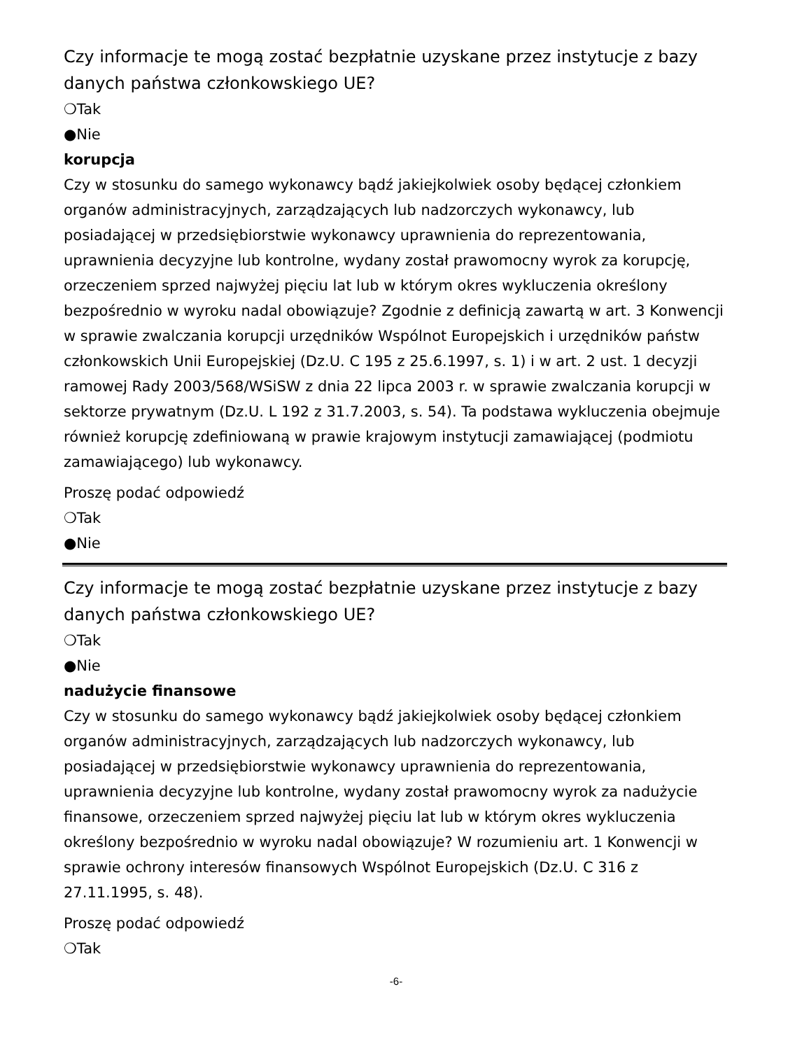Czy informacje te mogą zostać bezpłatnie uzyskane przez instytucje z bazy danych państwa członkowskiego UE?
❍Tak
●Nie
korupcja
Czy w stosunku do samego wykonawcy bądź jakiejkolwiek osoby będącej członkiem organów administracyjnych, zarządzających lub nadzorczych wykonawcy, lub posiadającej w przedsiębiorstwie wykonawcy uprawnienia do reprezentowania, uprawnienia decyzyjne lub kontrolne, wydany został prawomocny wyrok za korupcję, orzeczeniem sprzed najwyżej pięciu lat lub w którym okres wykluczenia określony bezpośrednio w wyroku nadal obowiązuje? Zgodnie z definicją zawartą w art. 3 Konwencji w sprawie zwalczania korupcji urzędników Wspólnot Europejskich i urzędników państw członkowskich Unii Europejskiej (Dz.U. C 195 z 25.6.1997, s. 1) i w art. 2 ust. 1 decyzji ramowej Rady 2003/568/WSiSW z dnia 22 lipca 2003 r. w sprawie zwalczania korupcji w sektorze prywatnym (Dz.U. L 192 z 31.7.2003, s. 54). Ta podstawa wykluczenia obejmuje również korupcję zdefiniowaną w prawie krajowym instytucji zamawiającej (podmiotu zamawiającego) lub wykonawcy.
Proszę podać odpowiedź
❍Tak
●Nie
Czy informacje te mogą zostać bezpłatnie uzyskane przez instytucje z bazy danych państwa członkowskiego UE?
❍Tak
●Nie
nadużycie finansowe
Czy w stosunku do samego wykonawcy bądź jakiejkolwiek osoby będącej członkiem organów administracyjnych, zarządzających lub nadzorczych wykonawcy, lub posiadającej w przedsiębiorstwie wykonawcy uprawnienia do reprezentowania, uprawnienia decyzyjne lub kontrolne, wydany został prawomocny wyrok za nadużycie finansowe, orzeczeniem sprzed najwyżej pięciu lat lub w którym okres wykluczenia określony bezpośrednio w wyroku nadal obowiązuje? W rozumieniu art. 1 Konwencji w sprawie ochrony interesów finansowych Wspólnot Europejskich (Dz.U. C 316 z 27.11.1995, s. 48).
Proszę podać odpowiedź
❍Tak
-6-